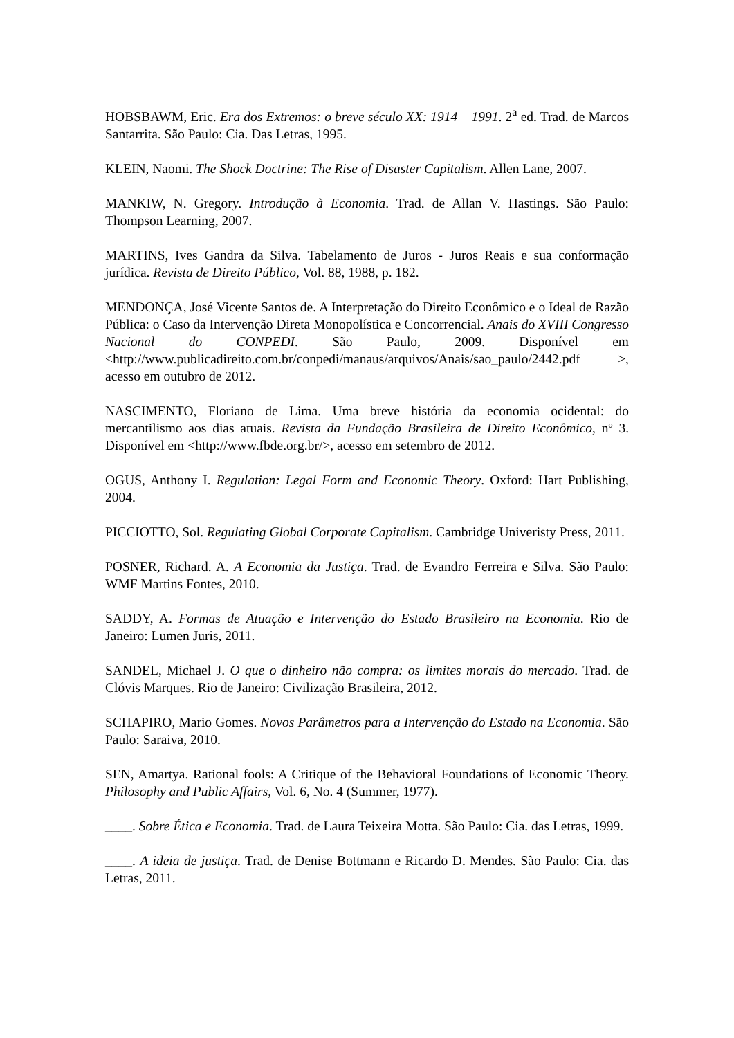HOBSBAWM, Eric. Era dos Extremos: o breve século XX: 1914 – 1991. 2<sup>a</sup> ed. Trad. de Marcos Santarrita. São Paulo: Cia. Das Letras, 1995.
KLEIN, Naomi. The Shock Doctrine: The Rise of Disaster Capitalism. Allen Lane, 2007.
MANKIW, N. Gregory. Introdução à Economia. Trad. de Allan V. Hastings. São Paulo: Thompson Learning, 2007.
MARTINS, Ives Gandra da Silva. Tabelamento de Juros - Juros Reais e sua conformação jurídica. Revista de Direito Público, Vol. 88, 1988, p. 182.
MENDONÇA, José Vicente Santos de. A Interpretação do Direito Econômico e o Ideal de Razão Pública: o Caso da Intervenção Direta Monopolística e Concorrencial. Anais do XVIII Congresso Nacional do CONPEDI. São Paulo, 2009. Disponível em <http://www.publicadireito.com.br/conpedi/manaus/arquivos/Anais/sao_paulo/2442.pdf >, acesso em outubro de 2012.
NASCIMENTO, Floriano de Lima. Uma breve história da economia ocidental: do mercantilismo aos dias atuais. Revista da Fundação Brasileira de Direito Econômico, nº 3. Disponível em <http://www.fbde.org.br/>, acesso em setembro de 2012.
OGUS, Anthony I. Regulation: Legal Form and Economic Theory. Oxford: Hart Publishing, 2004.
PICCIOTTO, Sol. Regulating Global Corporate Capitalism. Cambridge Univeristy Press, 2011.
POSNER, Richard. A. A Economia da Justiça. Trad. de Evandro Ferreira e Silva. São Paulo: WMF Martins Fontes, 2010.
SADDY, A. Formas de Atuação e Intervenção do Estado Brasileiro na Economia. Rio de Janeiro: Lumen Juris, 2011.
SANDEL, Michael J. O que o dinheiro não compra: os limites morais do mercado. Trad. de Clóvis Marques. Rio de Janeiro: Civilização Brasileira, 2012.
SCHAPIRO, Mario Gomes. Novos Parâmetros para a Intervenção do Estado na Economia. São Paulo: Saraiva, 2010.
SEN, Amartya. Rational fools: A Critique of the Behavioral Foundations of Economic Theory. Philosophy and Public Affairs, Vol. 6, No. 4 (Summer, 1977).
____. Sobre Ética e Economia. Trad. de Laura Teixeira Motta. São Paulo: Cia. das Letras, 1999.
____. A ideia de justiça. Trad. de Denise Bottmann e Ricardo D. Mendes. São Paulo: Cia. das Letras, 2011.